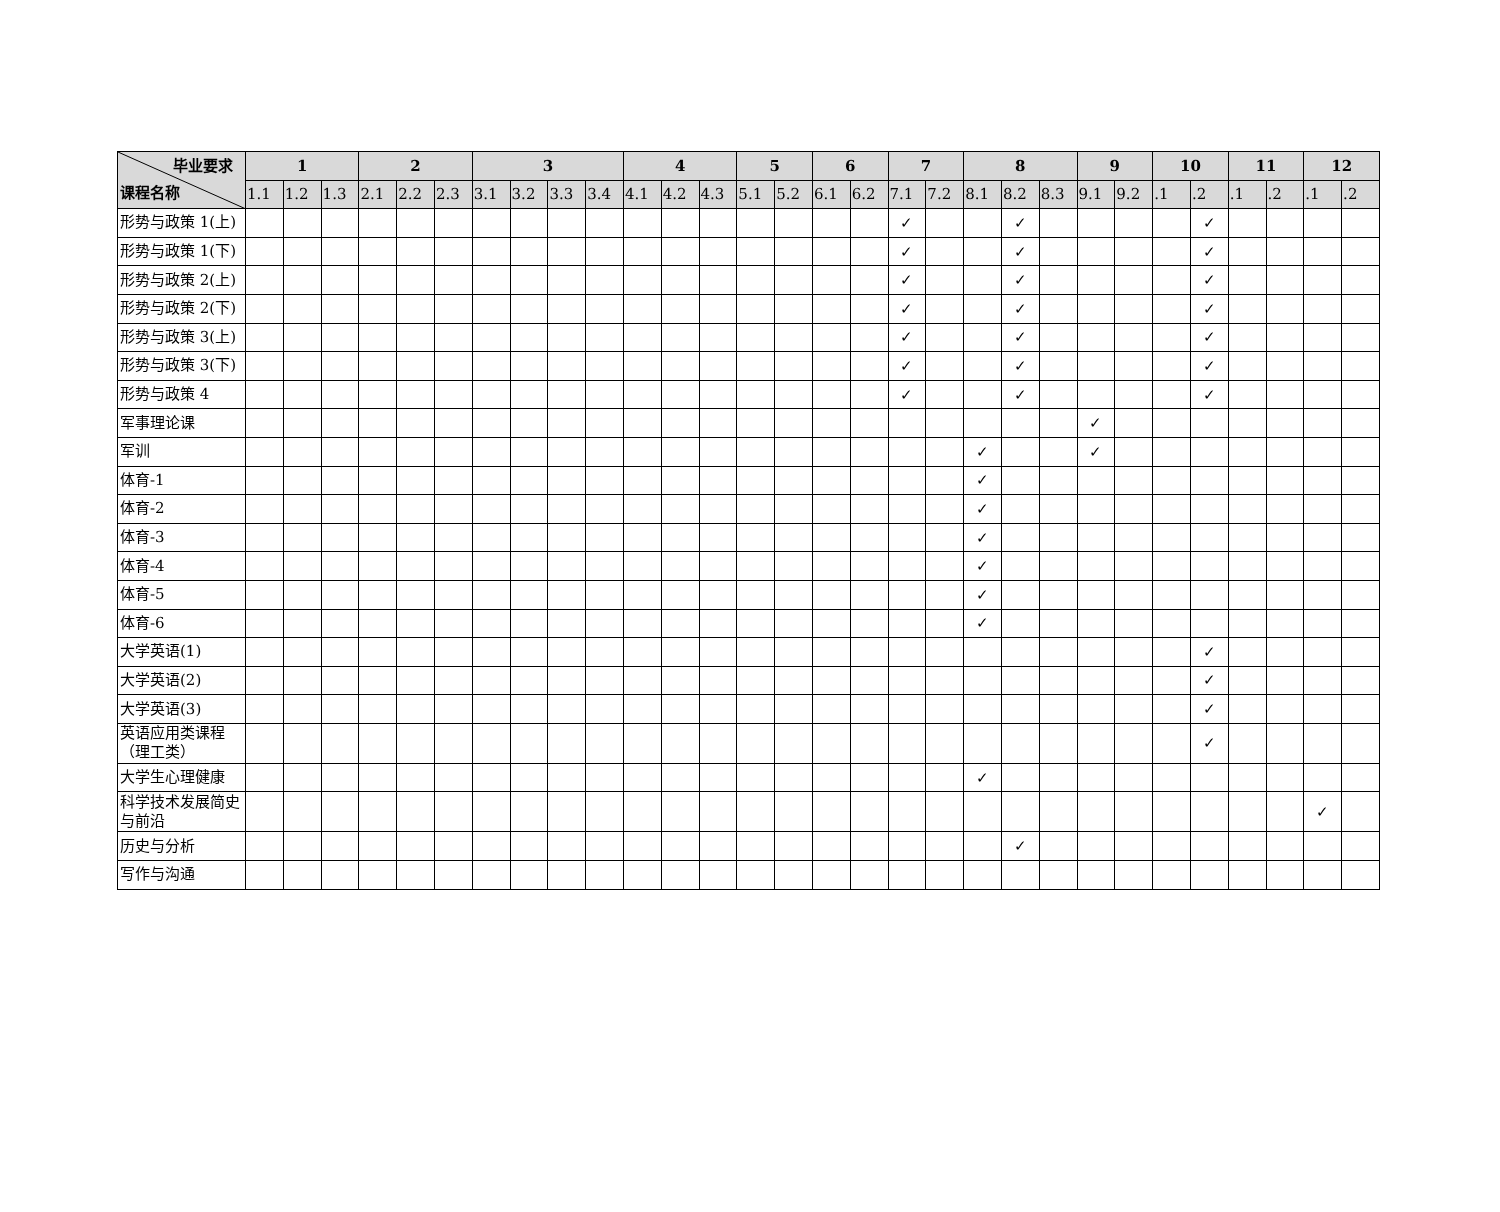| 毕业要求 课程名称 | 1 | | | 2 | | | 3 | | | | 4 | | | 5 | | 6 | | 7 | | 8 | | | 9 | | 10 | | 11 | | 12 | |
| --- | --- | --- | --- | --- | --- | --- | --- | --- | --- | --- | --- | --- | --- | --- | --- | --- | --- | --- | --- | --- | --- | --- | --- | --- | --- | --- | --- | --- | --- | --- |
| | 1.1 | 1.2 | 1.3 | 2.1 | 2.2 | 2.3 | 3.1 | 3.2 | 3.3 | 3.4 | 4.1 | 4.2 | 4.3 | 5.1 | 5.2 | 6.1 | 6.2 | 7.1 | 7.2 | 8.1 | 8.2 | 8.3 | 9.1 | 9.2 | .1 | .2 | .1 | .2 | .1 | .2 |
| 形势与政策 1(上) | | | | | | | | | | | | | | | | | | ✓ | | | ✓ | | | | | ✓ | | | | |
| 形势与政策 1(下) | | | | | | | | | | | | | | | | | | ✓ | | | ✓ | | | | | ✓ | | | | |
| 形势与政策 2(上) | | | | | | | | | | | | | | | | | | ✓ | | | ✓ | | | | | ✓ | | | | |
| 形势与政策 2(下) | | | | | | | | | | | | | | | | | | ✓ | | | ✓ | | | | | ✓ | | | | |
| 形势与政策 3(上) | | | | | | | | | | | | | | | | | | ✓ | | | ✓ | | | | | ✓ | | | | |
| 形势与政策 3(下) | | | | | | | | | | | | | | | | | | ✓ | | | ✓ | | | | | ✓ | | | | |
| 形势与政策 4 | | | | | | | | | | | | | | | | | | ✓ | | | ✓ | | | | | ✓ | | | | |
| 军事理论课 | | | | | | | | | | | | | | | | | | | | | | | ✓ | | | | | | | |
| 军训 | | | | | | | | | | | | | | | | | | | | ✓ | | | ✓ | | | | | | | |
| 体育-1 | | | | | | | | | | | | | | | | | | | | ✓ | | | | | | | | | | |
| 体育-2 | | | | | | | | | | | | | | | | | | | | ✓ | | | | | | | | | | |
| 体育-3 | | | | | | | | | | | | | | | | | | | | ✓ | | | | | | | | | | |
| 体育-4 | | | | | | | | | | | | | | | | | | | | ✓ | | | | | | | | | | |
| 体育-5 | | | | | | | | | | | | | | | | | | | | ✓ | | | | | | | | | | |
| 体育-6 | | | | | | | | | | | | | | | | | | | | ✓ | | | | | | | | | | |
| 大学英语(1) | | | | | | | | | | | | | | | | | | | | | | | | | | ✓ | | | | |
| 大学英语(2) | | | | | | | | | | | | | | | | | | | | | | | | | | ✓ | | | | |
| 大学英语(3) | | | | | | | | | | | | | | | | | | | | | | | | | | ✓ | | | | |
| 英语应用类课程（理工类） | | | | | | | | | | | | | | | | | | | | | | | | | | ✓ | | | | |
| 大学生心理健康 | | | | | | | | | | | | | | | | | | | | ✓ | | | | | | | | | | |
| 科学技术发展简史与前沿 | | | | | | | | | | | | | | | | | | | | | | | | | | | | | ✓ | |
| 历史与分析 | | | | | | | | | | | | | | | | | | | | | ✓ | | | | | | | | | |
| 写作与沟通 | | | | | | | | | | | | | | | | | | | | | | | | | | | | | | |